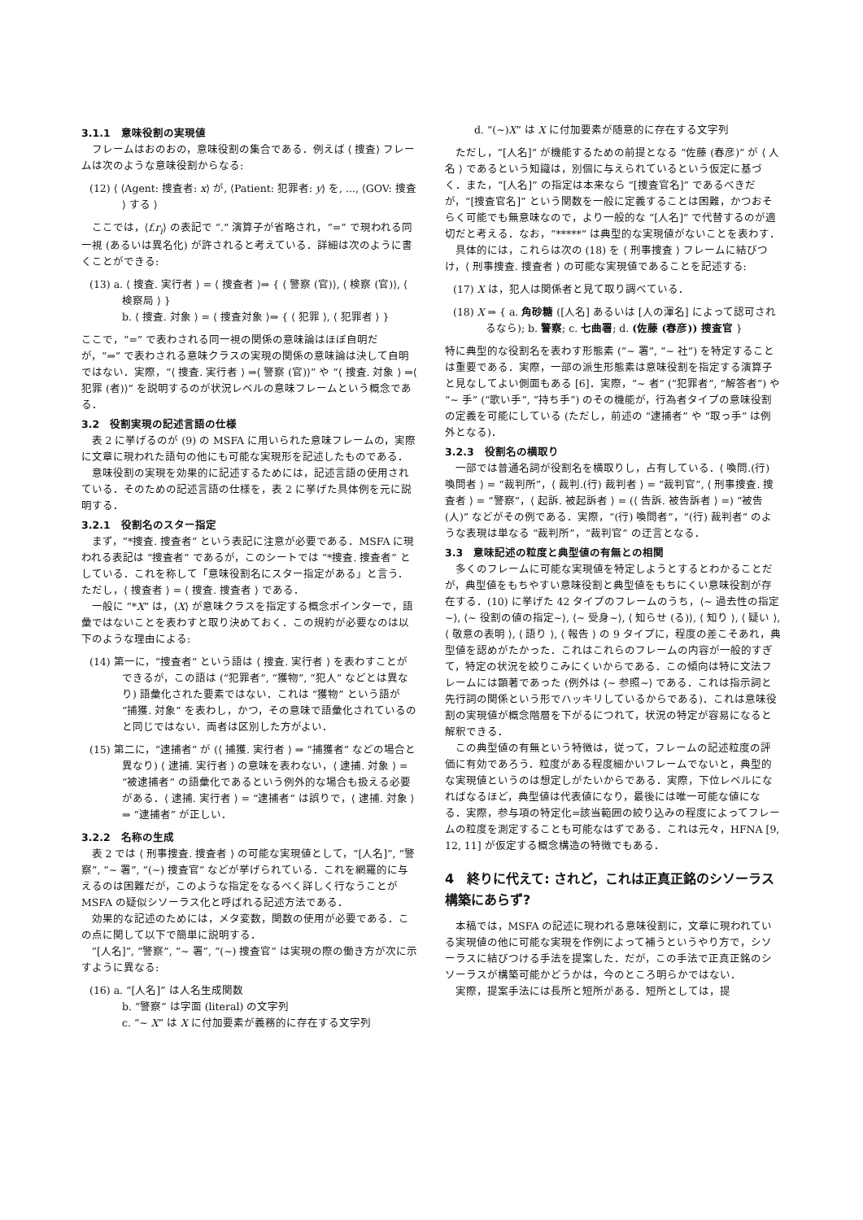3.1.1　意味役割の実現値
フレームはおのおの，意味役割の集合である．例えば ⟨ 捜査⟩ フレームは次のような意味役割からなる:
(12) ⟨ ⟨Agent: 捜査者: x⟩ が, ⟨Patient: 犯罪者: y⟩ を, ..., ⟨GOV: 捜査 ⟩ する ⟩
ここでは，⟨f.r<sub>i</sub>⟩ の表記で “.” 演算子が省略され，“=” で現われる同一視 (あるいは異名化) が許されると考えている．詳細は次のように書くことができる:
(13) a. ⟨ 捜査. 実行者 ⟩ = ⟨ 捜査者 ⟩⇒ { ⟨ 警察 (官)⟩, ⟨ 検察 (官)⟩, ⟨ 検察局 ⟩ }
b. ⟨ 捜査. 対象 ⟩ = ⟨ 捜査対象 ⟩⇒ { ⟨ 犯罪 ⟩, ⟨ 犯罪者 ⟩ }
ここで，“=” で表わされる同一視の関係の意味論はほぼ自明だが，“⇒” で表わされる意味クラスの実現の関係の意味論は決して自明ではない．実際，“⟨ 捜査. 実行者 ⟩ ⇒⟨ 警察 (官)⟩” や “⟨ 捜査. 対象 ⟩ ⇒⟨ 犯罪 (者)⟩” を説明するのが状況レベルの意味フレームという概念である．
3.2　役割実現の記述言語の仕様
表 2 に挙げるのが (9) の MSFA に用いられた意味フレームの，実際に文章に現われた語句の他にも可能な実現形を記述したものである．
意味役割の実現を効果的に記述するためには，記述言語の使用されている．そのための記述言語の仕様を，表 2 に挙げた具体例を元に説明する．
3.2.1　役割名のスター指定
まず，“*捜査. 捜査者” という表記に注意が必要である．MSFA に現われる表記は “捜査者” であるが，このシートでは “*捜査. 捜査者” としている．これを称して「意味役割名にスター指定がある」と言う．ただし，⟨ 捜査者 ⟩ = ⟨ 捜査. 捜査者 ⟩ である．
一般に “*X” は，⟨X⟩ が意味クラスを指定する概念ポインターで，語彙ではないことを表わすと取り決めておく．この規約が必要なのは以下のような理由による:
(14) 第一に，“捜査者” という語は ⟨ 捜査. 実行者 ⟩ を表わすことができるが，この語は (“犯罪者”, “獲物”, “犯人” などとは異なり) 語彙化された要素ではない．これは “獲物” という語が “捕獲. 対象” を表わし，かつ，その意味で語彙化されているのと同じではない．両者は区別した方がよい．
(15) 第二に，“逮捕者” が (⟨ 捕獲. 実行者 ⟩ ⇒ “捕獲者” などの場合と異なり) ⟨ 逮捕. 実行者 ⟩ の意味を表わない，⟨ 逮捕. 対象 ⟩ = “被逮捕者” の語彙化であるという例外的な場合も扱える必要がある．⟨ 逮捕. 実行者 ⟩ = “逮捕者” は誤りで，⟨ 逮捕. 対象 ⟩ ⇒ “逮捕者” が正しい．
3.2.2　名称の生成
表 2 では ⟨ 刑事捜査. 捜査者 ⟩ の可能な実現値として，“[人名]”, “警察”, “∼ 署”, “(∼) 捜査官” などが挙げられている．これを網羅的に与えるのは困難だが，このような指定をなるべく詳しく行なうことが MSFA の疑似シソーラス化と呼ばれる記述方法である．
効果的な記述のためには，メタ変数，関数の使用が必要である．この点に関して以下で簡単に説明する．
“[人名]”, “警察”, “∼ 署”, “(∼) 捜査官” は実現の際の働き方が次に示すように異なる:
(16) a. “[人名]” は人名生成関数
b. “警察” は字面 (literal) の文字列
c. “∼ X” は X に付加要素が義務的に存在する文字列
　　d. “(∼)X” は X に付加要素が随意的に存在する文字列
ただし，“[人名]” が機能するための前提となる “佐藤 (春彦)” が ⟨ 人名 ⟩ であるという知識は，別個に与えられているという仮定に基づく．また，“[人名]” の指定は本来なら “[捜査官名]” であるべきだが，“[捜査官名]” という関数を一般に定義することは困難，かつおそらく可能でも無意味なので，より一般的な “[人名]” で代替するのが適切だと考える．なお，“*****” は典型的な実現値がないことを表わす．
具体的には，これらは次の (18) を ⟨ 刑事捜査 ⟩ フレームに結びつけ，⟨ 刑事捜査. 捜査者 ⟩ の可能な実現値であることを記述する:
(17) X は，犯人は関係者と見て取り調べている．
(18) X ⇒ { a. 角砂糖 ([人名] あるいは [人の渾名] によって認可されるなら); b. 警察; c. 七曲署; d. (佐藤 (春彦)) 捜査官 }
特に典型的な役割名を表わす形態素 (“∼ 署”, “∼ 社”) を特定することは重要である．実際，一部の派生形態素は意味役割を指定する演算子と見なしてよい側面もある [6]．実際，“∼ 者” (“犯罪者”, “解答者”) や “∼ 手” (“歌い手”, “持ち手”) のその機能が，行為者タイプの意味役割の定義を可能にしている (ただし，前述の “逮捕者” や “取っ手” は例外となる)．
3.2.3　役割名の横取り
一部では普通名詞が役割名を横取りし，占有している．⟨ 喚問.(行) 喚問者 ⟩ = “裁判所”，⟨ 裁判.(行) 裁判者 ⟩ = “裁判官”, ⟨ 刑事捜査. 捜査者 ⟩ = “警察”，⟨ 起訴. 被起訴者 ⟩ = (⟨ 告訴. 被告訴者 ⟩ =) “被告 (人)” などがその例である．実際，“(行) 喚問者”，“(行) 裁判者” のような表現は単なる “裁判所”，“裁判官” の迂言となる．
3.3　意味記述の粒度と典型値の有無との相関
多くのフレームに可能な実現値を特定しようとするとわかることだが，典型値をもちやすい意味役割と典型値をもちにくい意味役割が存在する．(10) に挙げた 42 タイプのフレームのうち，⟨∼ 過去性の指定∼⟩, ⟨∼ 役割の値の指定∼⟩, ⟨∼ 受身∼⟩, ⟨ 知らせ (る)⟩, ⟨ 知り ⟩, ⟨ 疑い ⟩, ⟨ 敬意の表明 ⟩, ⟨ 語り ⟩, ⟨ 報告 ⟩ の 9 タイプに，程度の差こそあれ，典型値を認めがたかった．これはこれらのフレームの内容が一般的すぎて，特定の状況を絞りこみにくいからである．この傾向は特に文法フレームには顕著であった (例外は ⟨∼ 参照∼⟩ である．これは指示詞と先行詞の関係という形でハッキリしているからである)．これは意味役割の実現値が概念階層を下がるにつれて，状況の特定が容易になると解釈できる．
この典型値の有無という特徴は，従って，フレームの記述粒度の評価に有効であろう．粒度がある程度細かいフレームでないと，典型的な実現値というのは想定しがたいからである．実際，下位レベルになればなるほど，典型値は代表値になり，最後には唯一可能な値になる．実際，参与項の特定化=該当範囲の絞り込みの程度によってフレームの粒度を測定することも可能なはずである．これは元々，HFNA [9, 12, 11] が仮定する概念構造の特徴でもある．
4　終りに代えて: されど，これは正真正銘のシソーラス構築にあらず?
本稿では，MSFA の記述に現われる意味役割に，文章に現われている実現値の他に可能な実現を作例によって補うというやり方で，シソーラスに結びつける手法を提案した．だが，この手法で正真正銘のシソーラスが構築可能かどうかは，今のところ明らかではない．
実際，提案手法には長所と短所がある．短所としては，提